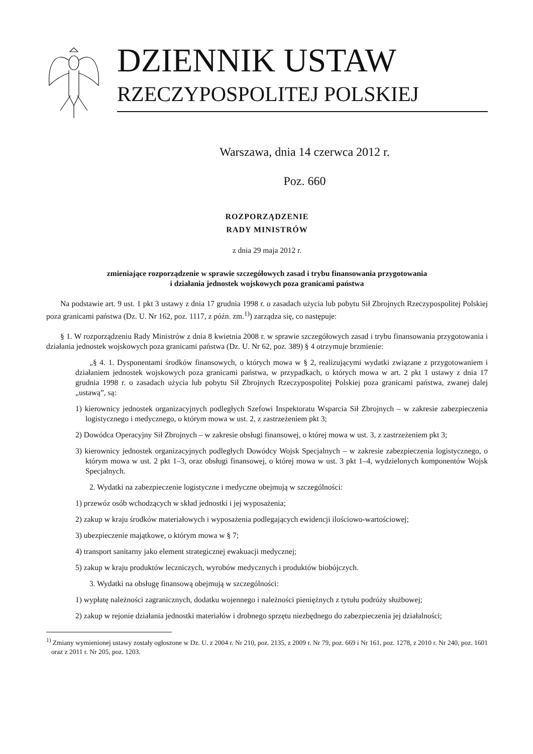DZIENNIK USTAW
RZECZYPOSPOLITEJ POLSKIEJ
Warszawa, dnia 14 czerwca 2012 r.
Poz. 660
ROZPORZĄDZENIE
RADY MINISTRÓW
z dnia 29 maja 2012 r.
zmieniające rozporządzenie w sprawie szczegółowych zasad i trybu finansowania przygotowania
i działania jednostek wojskowych poza granicami państwa
Na podstawie art. 9 ust. 1 pkt 3 ustawy z dnia 17 grudnia 1998 r. o zasadach użycia lub pobytu Sił Zbrojnych Rzeczypospolitej Polskiej poza granicami państwa (Dz. U. Nr 162, poz. 1117, z późn. zm.<sup>1)</sup>) zarządza się, co następuje:
§ 1. W rozporządzeniu Rady Ministrów z dnia 8 kwietnia 2008 r. w sprawie szczegółowych zasad i trybu finansowania przygotowania i działania jednostek wojskowych poza granicami państwa (Dz. U. Nr 62, poz. 389) § 4 otrzymuje brzmienie:
„§ 4. 1. Dysponentami środków finansowych, o których mowa w § 2, realizującymi wydatki związane z przygotowaniem i działaniem jednostek wojskowych poza granicami państwa, w przypadkach, o których mowa w art. 2 pkt 1 ustawy z dnia 17 grudnia 1998 r. o zasadach użycia lub pobytu Sił Zbrojnych Rzeczypospolitej Polskiej poza granicami państwa, zwanej dalej „ustawą”, są:
1) kierownicy jednostek organizacyjnych podległych Szefowi Inspektoratu Wsparcia Sił Zbrojnych – w zakresie zabezpieczenia logistycznego i medycznego, o którym mowa w ust. 2, z zastrzeżeniem pkt 3;
2) Dowódca Operacyjny Sił Zbrojnych – w zakresie obsługi finansowej, o której mowa w ust. 3, z zastrzeżeniem pkt 3;
3) kierownicy jednostek organizacyjnych podległych Dowódcy Wojsk Specjalnych – w zakresie zabezpieczenia logistycznego, o którym mowa w ust. 2 pkt 1–3, oraz obsługi finansowej, o której mowa w ust. 3 pkt 1–4, wydzielonych komponentów Wojsk Specjalnych.
2. Wydatki na zabezpieczenie logistyczne i medyczne obejmują w szczególności:
1) przewóz osób wchodzących w skład jednostki i jej wyposażenia;
2) zakup w kraju środków materiałowych i wyposażenia podlegających ewidencji ilościowo-wartościowej;
3) ubezpieczenie majątkowe, o którym mowa w § 7;
4) transport sanitarny jako element strategicznej ewakuacji medycznej;
5) zakup w kraju produktów leczniczych, wyrobów medycznych i produktów biobójczych.
3. Wydatki na obsługę finansową obejmują w szczególności:
1) wypłatę należności zagranicznych, dodatku wojennego i należności pieniężnych z tytułu podróży służbowej;
2) zakup w rejonie działania jednostki materiałów i drobnego sprzętu niezbędnego do zabezpieczenia jej działalności;
<sup>1)</sup> Zmiany wymienionej ustawy zostały ogłoszone w Dz. U. z 2004 r. Nr 210, poz. 2135, z 2009 r. Nr 79, poz. 669 i Nr 161, poz. 1278, z 2010 r. Nr 240, poz. 1601 oraz z 2011 r. Nr 205, poz. 1203.